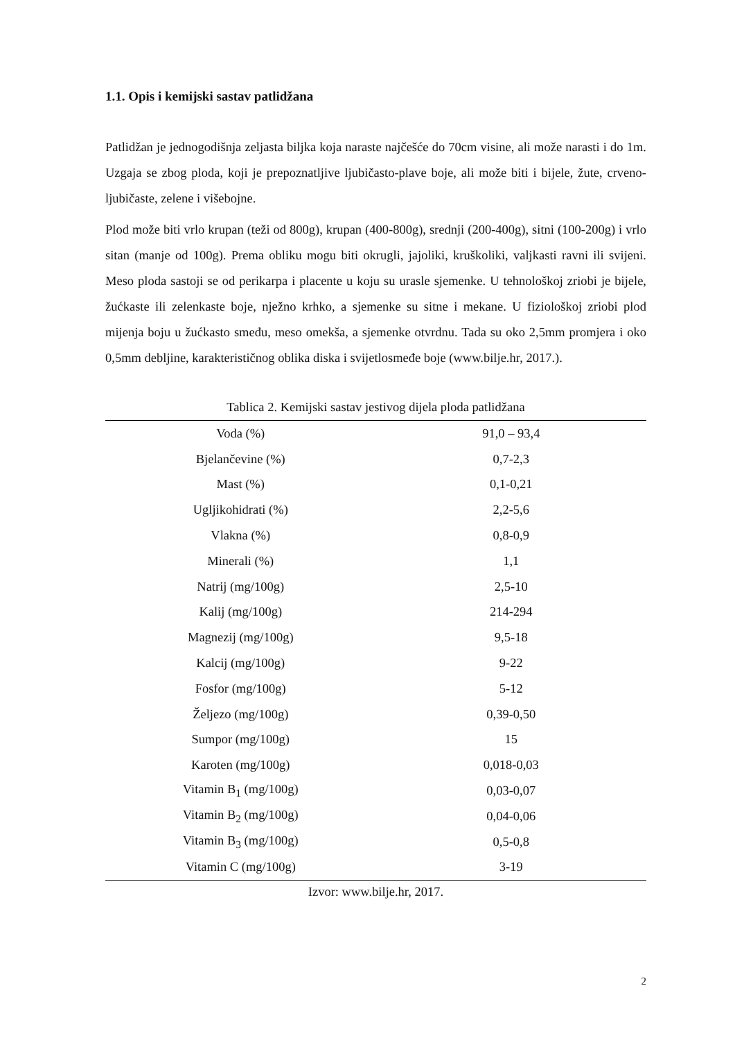1.1. Opis i kemijski sastav patlidžana
Patlidžan je jednogodišnja zeljasta biljka koja naraste najčešće do 70cm visine, ali može narasti i do 1m. Uzgaja se zbog ploda, koji je prepoznatljive ljubičasto-plave boje, ali može biti i bijele, žute, crveno-ljubičaste, zelene i višebojne.
Plod može biti vrlo krupan (teži od 800g), krupan (400-800g), srednji (200-400g), sitni (100-200g) i vrlo sitan (manje od 100g). Prema obliku mogu biti okrugli, jajoliki, kruškoliki, valjkasti ravni ili svijeni. Meso ploda sastoji se od perikarpa i placente u koju su urasle sjemenke. U tehnološkoj zriobi je bijele, žućkaste ili zelenkaste boje, nježno krhko, a sjemenke su sitne i mekane. U fiziološkoj zriobi plod mijenja boju u žućkasto smeđu, meso omekša, a sjemenke otvrdnu. Tada su oko 2,5mm promjera i oko 0,5mm debljine, karakterističnog oblika diska i svijetlosmeđe boje (www.bilje.hr, 2017.).
Tablica 2. Kemijski sastav jestivog dijela ploda patlidžana
| Voda (%) | 91,0 – 93,4 |
| Bjelančevine (%) | 0,7-2,3 |
| Mast (%) | 0,1-0,21 |
| Ugljikohidrati (%) | 2,2-5,6 |
| Vlakna (%) | 0,8-0,9 |
| Minerali (%) | 1,1 |
| Natrij (mg/100g) | 2,5-10 |
| Kalij (mg/100g) | 214-294 |
| Magnezij (mg/100g) | 9,5-18 |
| Kalcij (mg/100g) | 9-22 |
| Fosfor (mg/100g) | 5-12 |
| Željezo (mg/100g) | 0,39-0,50 |
| Sumpor (mg/100g) | 15 |
| Karoten (mg/100g) | 0,018-0,03 |
| Vitamin B<sub>1</sub> (mg/100g) | 0,03-0,07 |
| Vitamin B<sub>2</sub> (mg/100g) | 0,04-0,06 |
| Vitamin B<sub>3</sub> (mg/100g) | 0,5-0,8 |
| Vitamin C (mg/100g) | 3-19 |
Izvor: www.bilje.hr, 2017.
2